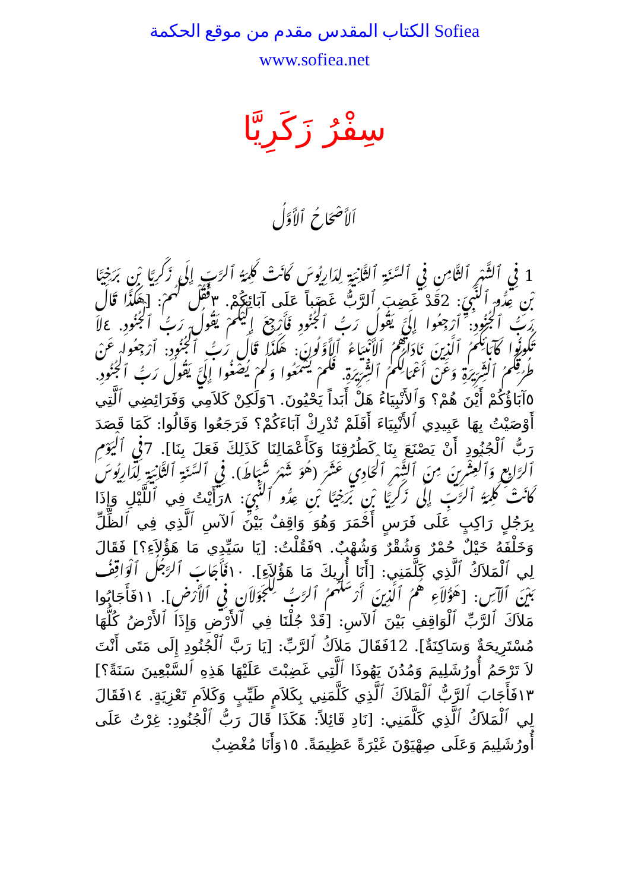الكتاب المقدس مقدم من موقع الحكمة Sofiea
www.sofiea.net
سِفْرُ زَكَرِيَّا
اَلأَصْحَاحُ ٱلأَوَّلُ
1 فِي ٱلشَّهْرِ ٱلثَّامِنِ فِي ٱلسَّنَةِ ٱلثَّانِيَةِ لِدَارِيُوسَ كَانَتْ كَلِمَةُ ٱلرَّبِّ إِلَى زَكَرِيَّا بْنِ بَرَخِيَّا بْنِ عِدُّو ٱلنَّبِيِّ: 2قَدْ غَضِبَ ٱلرَّبُّ غَضَباً عَلَى آبَائِكُمْ. ٣فَقُلْ لَهُمْ: [هَكَذَا قَالَ رَبُّ ٱلْجُنُودِ: ٱرْجِعُوا إِلَيَّ يَقُولُ رَبُّ ٱلْجُنُودِ فَأَرْجِعَ إِلَيْكُمْ يَقُولُ رَبُّ ٱلْجُنُودِ. ٤لاَ تَكُونُوا كَآبَائِكُمُ ٱلَّذِينَ نَادَاهُمُ ٱلأَنْبِيَاءُ ٱلأَوَّلُونَ: هَكَذَا قَالَ رَبُّ ٱلْجُنُودِ: ٱرْجِعُوا عَنْ طُرُقِكُمُ ٱلشِّرِّيرَةِ وَعَنْ أَعْمَالِكُمُ ٱلشِّرِّيرَةِ. فَلَمْ يَسْمَعُوا وَلَمْ يُصْغُوا إِلَيَّ يَقُولُ رَبُّ ٱلْجُنُودِ. ٥آبَاؤُكُمْ أَيْنَ هُمْ؟ وَٱلأَنْبِيَاءُ هَلْ أَبَداً يَحْيُونَ. ٦وَلَكِنْ كَلاَمِي وَفَرَائِضِي ٱلَّتِي أَوْصَيْتُ بِهَا عَبِيدِي ٱلأَنْبِيَاءَ أَفَلَمْ تُدْرِكْ آبَاءَكُمْ؟ فَرَجَعُوا وَقَالُوا: كَمَا قَصَدَ رَبُّ ٱلْجُنُودِ أَنْ يَصْنَعَ بِنَا كَطُرُقِنَا وَكَأَعْمَالِنَا كَذَلِكَ فَعَلَ بِنَا]. 7فِي ٱلْيَوْمِ ٱلرَّابِعِ وَٱلْعِشْرِينَ مِنَ ٱلشَّهْرِ ٱلْحَادِي عَشَرَ (هُوَ شَهْرُ شَبَاطَ). فِي ٱلسَّنَةِ ٱلثَّانِيَةِ لِدَارِيُوسَ كَانَتْ كَلِمَةُ ٱلرَّبِّ إِلَى زَكَرِيَّا بْنِ بَرَخِيَّا بْنِ عِدُّو ٱلنَّبِيِّ: ٨رَأَيْتُ فِي ٱللَّيْلِ وَإِذَا بِرَجُلٍ رَاكِبٍ عَلَى فَرَسٍ أَحْمَرَ وَهُوَ وَاقِفٌ بَيْنَ ٱلآسِ ٱلَّذِي فِي ٱلظِّلِّ وَخَلْفَهُ خَيْلٌ حُمْرٌ وَشُقْرٌ وَشُهْبٌ. ٩فَقُلْتُ: [يَا سَيِّدِي مَا هَؤُلاَءِ؟] فَقَالَ لِي ٱلْمَلاَكُ ٱلَّذِي كَلَّمَنِي: [أَنَا أُرِيكَ مَا هَؤُلاَءِ]. ١٠فَأَجَابَ ٱلرَّجُلُ ٱلْوَاقِفُ بَيْنَ ٱلآسِ: [هَؤُلاَءِ هُمُ ٱلَّذِينَ أَرْسَلَهُمُ ٱلرَّبُّ لِلْجَوَلاَنِ فِي ٱلأَرْضِ]. ١١فَأَجَابُوا مَلاَكَ ٱلرَّبِّ ٱلْوَاقِفِ بَيْنَ ٱلآسِ: [قَدْ جُلْنَا فِي ٱلأَرْضِ وَإِذَا ٱلأَرْضُ كُلُّهَا مُسْتَرِيحَةٌ وَسَاكِنَةٌ]. 12فَقَالَ مَلاَكُ ٱلرَّبِّ: [يَا رَبَّ ٱلْجُنُودِ إِلَى مَتَى أَنْتَ لاَ تَرْحَمُ أُورُشَلِيمَ وَمُدُنَ يَهُوذَا ٱلَّتِي غَضِبْتَ عَلَيْهَا هَذِهِ ٱلسَّبْعِينَ سَنَةً؟] ١٣فَأَجَابَ ٱلرَّبُّ ٱلْمَلاَكَ ٱلَّذِي كَلَّمَنِي بِكَلاَمٍ طَيِّبٍ وَكَلاَمِ تَعْزِيَةٍ. ١٤فَقَالَ لِي ٱلْمَلاَكُ ٱلَّذِي كَلَّمَنِي: [نَادِ قَائِلاً: هَكَذَا قَالَ رَبُّ ٱلْجُنُودِ: غِرْتُ عَلَى أُورُشَلِيمَ وَعَلَى صِهْيَوْنَ غَيْرَةً عَظِيمَةً. ١٥وَأَنَا مُغْضِبٌ